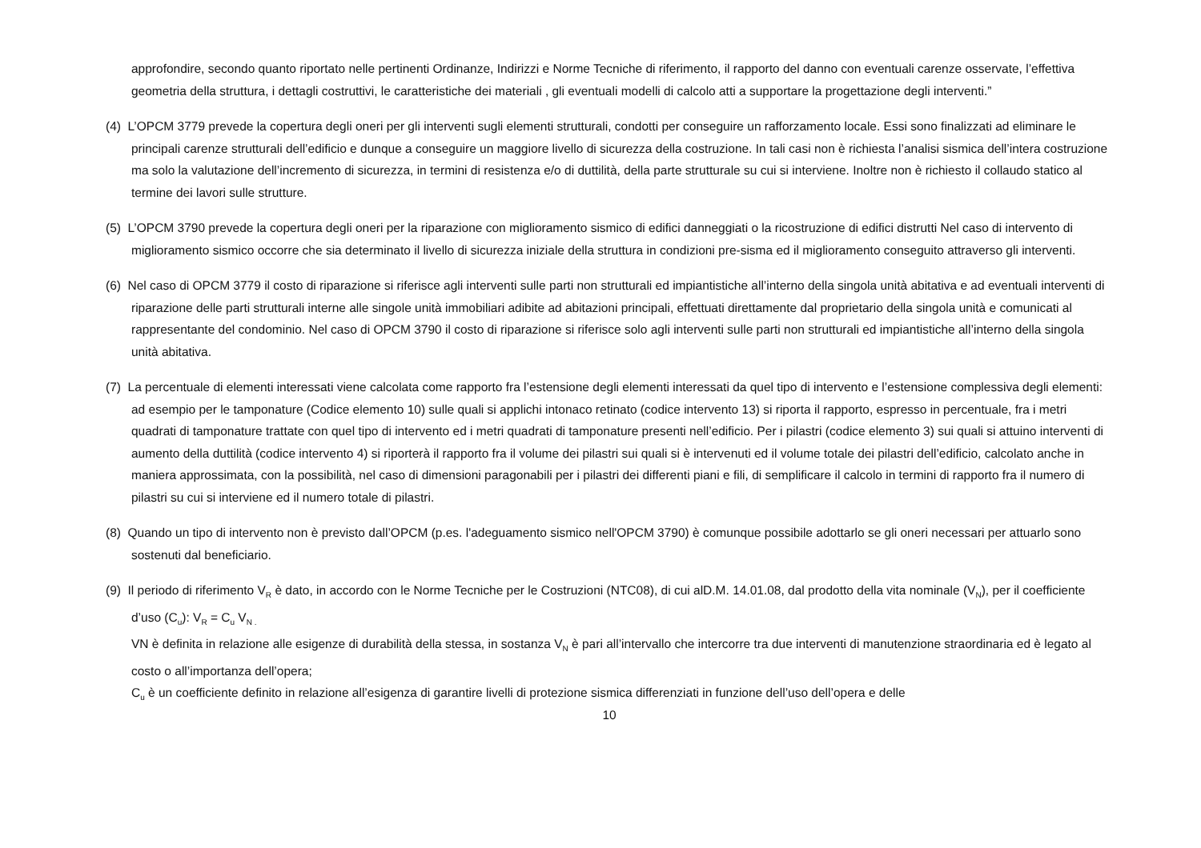approfondire, secondo quanto riportato nelle pertinenti Ordinanze, Indirizzi e Norme Tecniche di riferimento, il rapporto del danno con eventuali carenze osservate, l’effettiva geometria della struttura, i dettagli costruttivi, le caratteristiche dei materiali , gli eventuali modelli di calcolo atti a supportare la progettazione degli interventi.”
(4) L’OPCM 3779 prevede la copertura degli oneri per gli interventi sugli elementi strutturali, condotti per conseguire un rafforzamento locale. Essi sono finalizzati ad eliminare le principali carenze strutturali dell’edificio e dunque a conseguire un maggiore livello di sicurezza della costruzione. In tali casi non è richiesta l’analisi sismica dell’intera costruzione ma solo la valutazione dell’incremento di sicurezza, in termini di resistenza e/o di duttilità, della parte strutturale su cui si interviene. Inoltre non è richiesto il collaudo statico al termine dei lavori sulle strutture.
(5) L’OPCM 3790 prevede la copertura degli oneri per la riparazione con miglioramento sismico di edifici danneggiati o la ricostruzione di edifici distrutti Nel caso di intervento di miglioramento sismico occorre che sia determinato il livello di sicurezza iniziale della struttura in condizioni pre-sisma ed il miglioramento conseguito attraverso gli interventi.
(6) Nel caso di OPCM 3779 il costo di riparazione si riferisce agli interventi sulle parti non strutturali ed impiantistiche all’interno della singola unità abitativa e ad eventuali interventi di riparazione delle parti strutturali interne alle singole unità immobiliari adibite ad abitazioni principali, effettuati direttamente dal proprietario della singola unità e comunicati al rappresentante del condominio. Nel caso di OPCM 3790 il costo di riparazione si riferisce solo agli interventi sulle parti non strutturali ed impiantistiche all’interno della singola unità abitativa.
(7) La percentuale di elementi interessati viene calcolata come rapporto fra l’estensione degli elementi interessati da quel tipo di intervento e l’estensione complessiva degli elementi: ad esempio per le tamponature (Codice elemento 10) sulle quali si applichi intonaco retinato (codice intervento 13) si riporta il rapporto, espresso in percentuale, fra i metri quadrati di tamponature trattate con quel tipo di intervento ed i metri quadrati di tamponature presenti nell’edificio. Per i pilastri (codice elemento 3) sui quali si attuino interventi di aumento della duttilità (codice intervento 4) si riporterà il rapporto fra il volume dei pilastri sui quali si è intervenuti ed il volume totale dei pilastri dell’edificio, calcolato anche in maniera approssimata, con la possibilità, nel caso di dimensioni paragonabili per i pilastri dei differenti piani e fili, di semplificare il calcolo in termini di rapporto fra il numero di pilastri su cui si interviene ed il numero totale di pilastri.
(8) Quando un tipo di intervento non è previsto dall’OPCM (p.es. l'adeguamento sismico nell'OPCM 3790) è comunque possibile adottarlo se gli oneri necessari per attuarlo sono sostenuti dal beneficiario.
(9) Il periodo di riferimento V<sub>R</sub> è dato, in accordo con le Norme Tecniche per le Costruzioni (NTC08), di cui alD.M. 14.01.08, dal prodotto della vita nominale (V<sub>N</sub>), per il coefficiente d’uso (C<sub>u</sub>): V<sub>R</sub> = C<sub>u</sub> V<sub>N .</sub>
VN è definita in relazione alle esigenze di durabilità della stessa, in sostanza V<sub>N</sub> è pari all’intervallo che intercorre tra due interventi di manutenzione straordinaria ed è legato al costo o all’importanza dell’opera;
C<sub>u</sub> è un coefficiente definito in relazione all’esigenza di garantire livelli di protezione sismica differenziati in funzione dell’uso dell’opera e delle
10